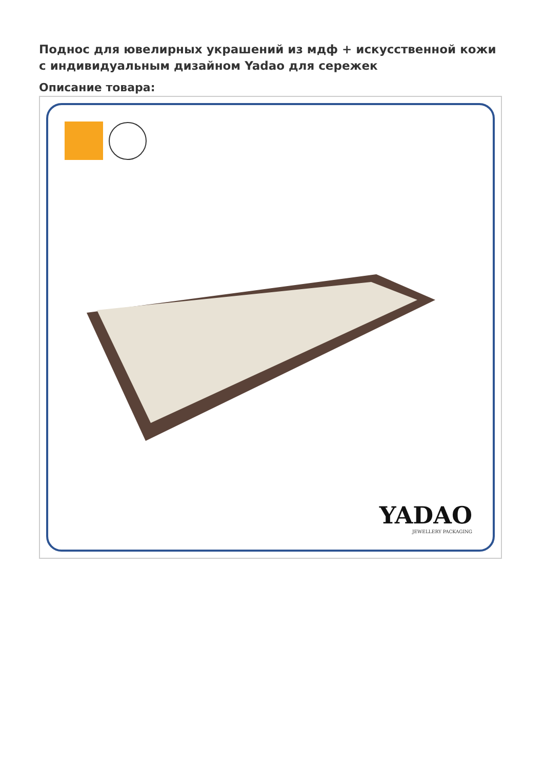Поднос для ювелирных украшений из мдф + искусственной кожи с индивидуальным дизайном Yadao для сережек
Описание товара:
YADAO
JEWELLERY PACKAGING